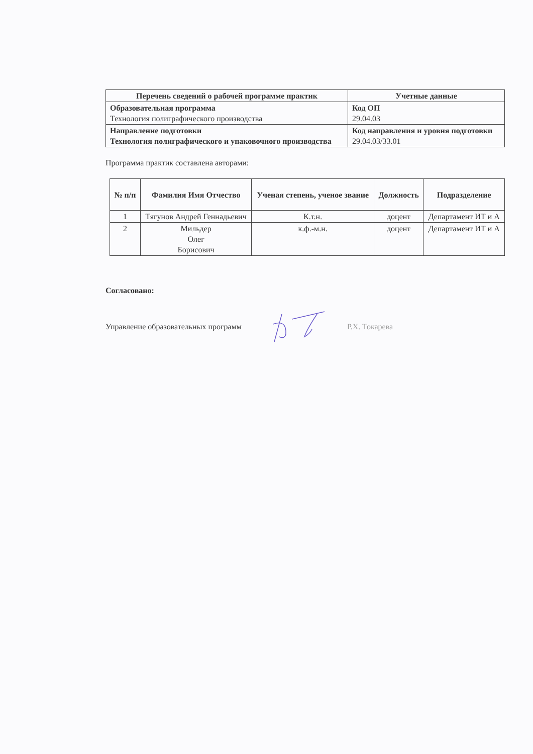| Перечень сведений о рабочей программе практик | Учетные данные |
| --- | --- |
| Образовательная программа Технология полиграфического производства | Код ОП 29.04.03 |
| Направление подготовки Технология полиграфического и упаковочного производства | Код направления и уровня подготовки 29.04.03/33.01 |
Программа практик составлена авторами:
| № п/п | Фамилия Имя Отчество | Ученая степень, ученое звание | Должность | Подразделение |
| --- | --- | --- | --- | --- |
| 1 | Тягунов Андрей Геннадьевич | К.т.н. | доцент | Департамент ИТ и А |
| 2 | Мильдер Олег Борисович | к.ф.-м.н. | доцент | Департамент ИТ и А |
Согласовано:
Управление образовательных программ Р.Х. Токарева